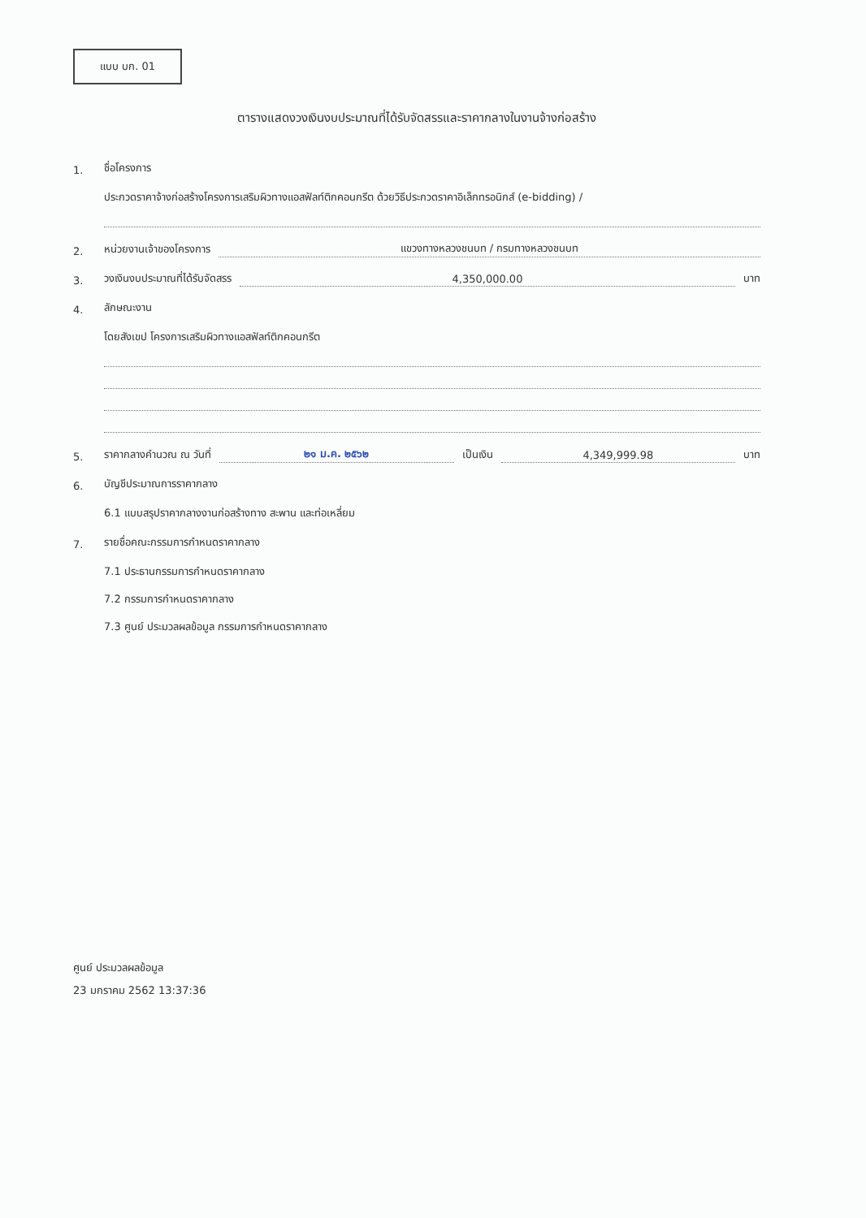แบบ บก. 01
ตารางแสดงวงเงินงบประมาณที่ได้รับจัดสรรและราคากลางในงานจ้างก่อสร้าง
1. ชื่อโครงการ
ประกวดราคาจ้างก่อสร้างโครงการเสริมผิวทางแอสฟัลท์ติกคอนกรีต ด้วยวิธีประกวดราคาอิเล็กทรอนิกส์ (e-bidding) /
2. หน่วยงานเจ้าของโครงการ แขวงทางหลวงชนบท / กรมทางหลวงชนบท
3. วงเงินงบประมาณที่ได้รับจัดสรร 4,350,000.00 บาท
4. ลักษณะงาน
โดยสังเขป โครงการเสริมผิวทางแอสฟัลท์ติกคอนกรีต
5. ราคากลางคำนวณ ณ วันที่ ๒๑ ม.ค. ๒๕๖๒ เป็นเงิน 4,349,999.98 บาท
6. บัญชีประมาณการราคากลาง
6.1 แบบสรุปราคากลางงานก่อสร้างทาง สะพาน และท่อเหลี่ยม
7. รายชื่อคณะกรรมการกำหนดราคากลาง
7.1 ประธานกรรมการกำหนดราคากลาง
7.2 กรรมการกำหนดราคากลาง
7.3 ศูนย์ ประมวลผลข้อมูล กรรมการกำหนดราคากลาง
ศูนย์ ประมวลผลข้อมูล
23 มกราคม 2562 13:37:36